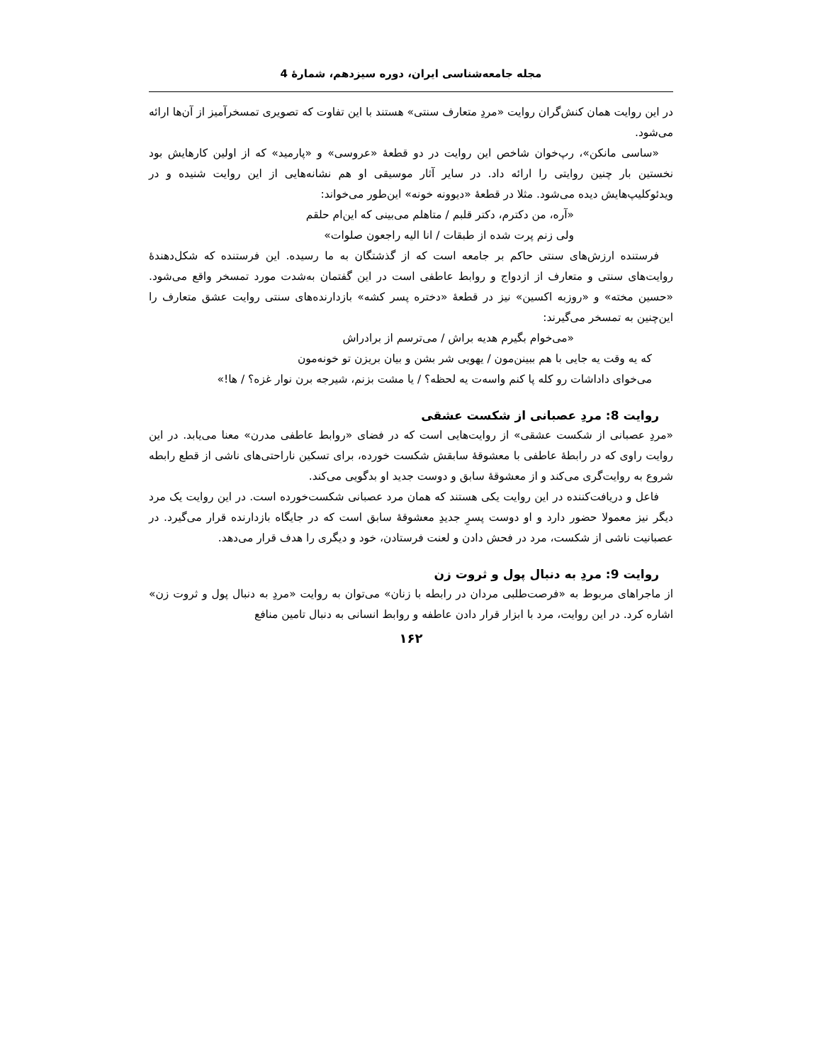مجله جامعه‌شناسی ایران، دوره سیزدهم، شمارۀ 4
در این روایت همان کنش‌گران روایت «مردِ متعارف سنتی» هستند با این تفاوت که تصویری تمسخرآمیز از آن‌ها ارائه می‌شود.
«ساسی مانکن»، رپ‌خوان شاخص این روایت در دو قطعۀ «عروسی» و «پارمید» که از اولین کارهایش بود نخستین بار چنین روایتی را ارائه داد. در سایر آثار موسیقی او هم نشانه‌هایی از این روایت شنیده و در ویدئوکلیپ‌هایش دیده می‌شود. مثلا در قطعۀ «دیوونه خونه» این‌طور می‌خواند:
«آره، من دکترم، دکتر قلبم / متاهلم می‌بینی که این‌ام حلقم
ولی زنم پرت شده از طبقات / انا الیه راجعون صلوات»
فرستنده ارزش‌های سنتی حاکم بر جامعه است که از گذشتگان به ما رسیده. این فرستنده که شکل‌دهندۀ روایت‌های سنتی و متعارف از ازدواج و روابط عاطفی است در این گفتمان به‌شدت مورد تمسخر واقع می‌شود. «حسین مخته» و «روزبه اکسین» نیز در قطعۀ «دختره پسر کشه» بازدارنده‌های سنتی روایت عشق متعارف را این‌چنین به تمسخر می‌گیرند:
«می‌خوام بگیرم هدیه براش / می‌ترسم از برادراش
که یه وقت یه جایی با هم ببینن‌مون / یهویی شر بشن و بیان بریزن تو خونه‌مون
می‌خوای داداشات رو کله پا کنم واسه‌ت یه لحظه؟ / یا مشت بزنم، شیرجه برن نوار غزه؟ / ها!»
روایت 8: مردِ عصبانی از شکست عشقی
«مردِ عصبانی از شکست عشقی» از روایت‌هایی است که در فضای «روابط عاطفی مدرن» معنا می‌یابد. در این روایت راوی که در رابطۀ عاطفی با معشوقۀ سابقش شکست خورده، برای تسکین ناراحتی‌های ناشی از قطع رابطه شروع به روایت‌گری می‌کند و از معشوقۀ سابق و دوست جدید او بدگویی می‌کند.
فاعل و دریافت‌کننده در این روایت یکی هستند که همان مرد عصبانی شکست‌خورده است. در این روایت یک مرد دیگر نیز معمولا حضور دارد و او دوست پسرِ جدیدِ معشوقۀ سابق است که در جایگاه بازدارنده قرار می‌گیرد. در عصبانیت ناشی از شکست، مرد در فحش دادن و لعنت فرستادن، خود و دیگری را هدف قرار می‌دهد.
روایت 9: مردِ به دنبال پول و ثروت زن
از ماجراهای مربوط به «فرصت‌طلبی مردان در رابطه با زنان» می‌توان به روایت «مردِ به دنبال پول و ثروت زن» اشاره کرد. در این روایت، مرد با ابزار قرار دادن عاطفه و روابط انسانی به دنبال تامین منافع
۱۶۲